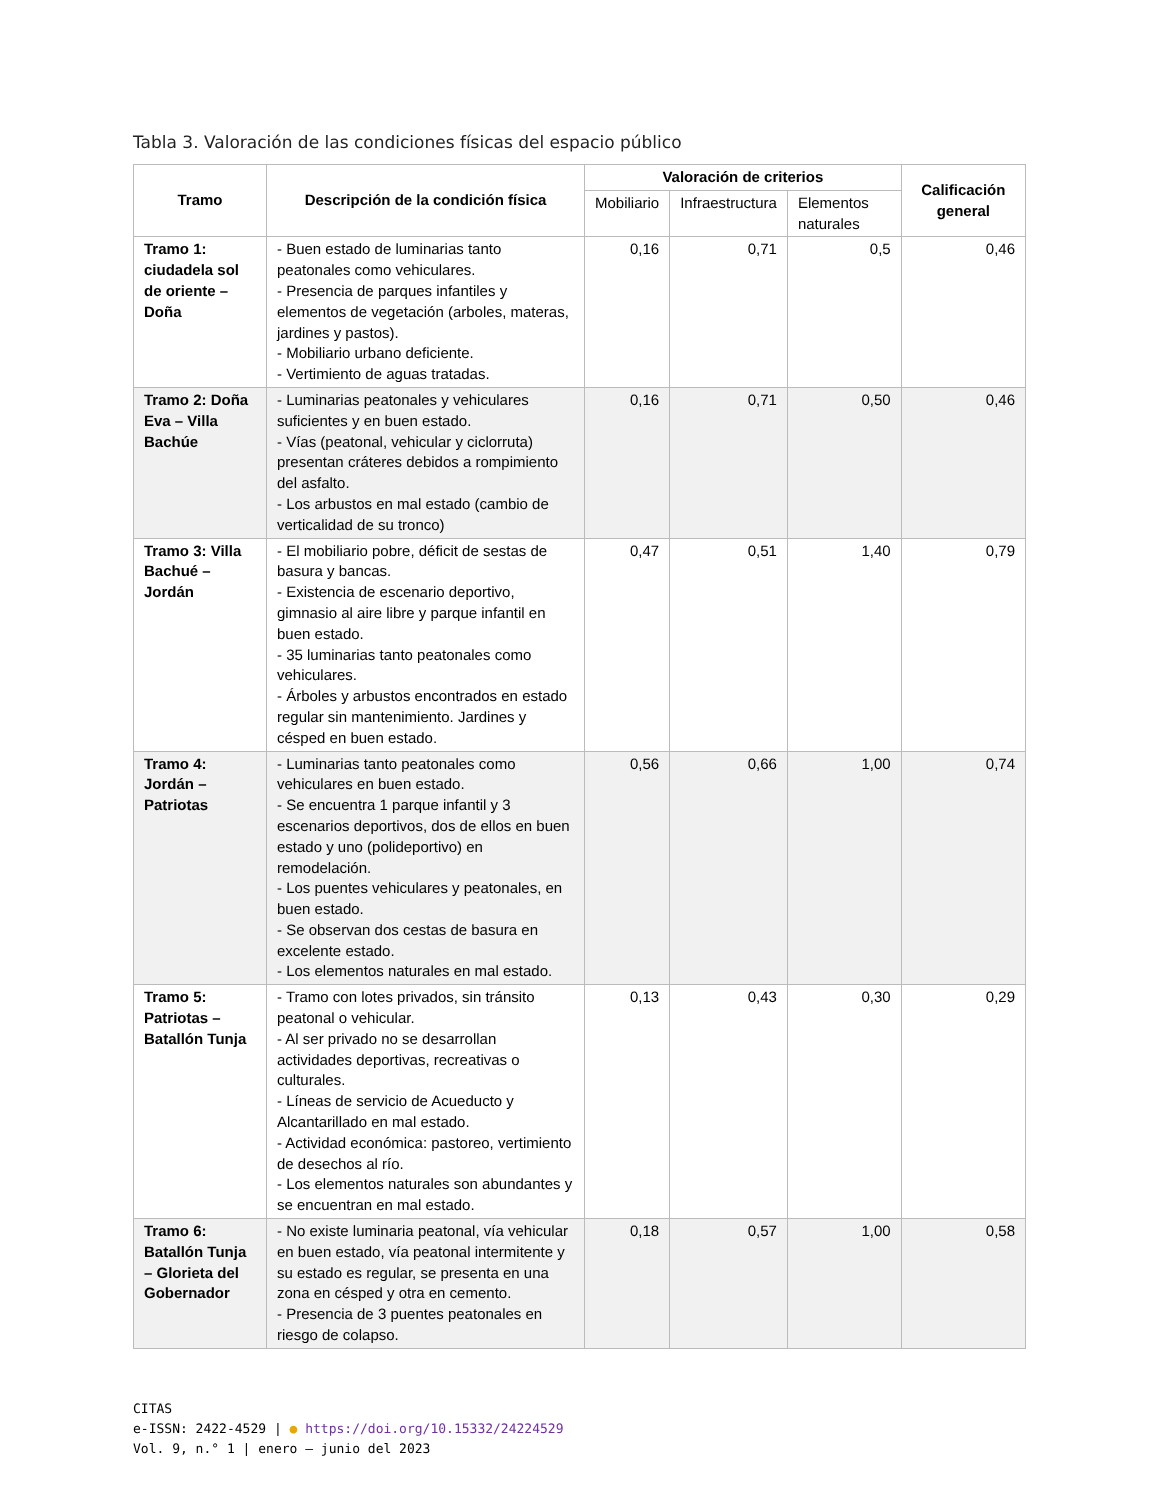Tabla 3. Valoración de las condiciones físicas del espacio público
| Tramo | Descripción de la condición física | Valoración de criterios | | | Calificación general |
| --- | --- | --- | --- | --- | --- |
| | | Mobiliario | Infraestructura | Elementos naturales | |
| Tramo 1: ciudadela sol de oriente – Doña | - Buen estado de luminarias tanto peatonales como vehiculares. - Presencia de parques infantiles y elementos de vegetación (arboles, materas, jardines y pastos). - Mobiliario urbano deficiente. - Vertimiento de aguas tratadas. | 0,16 | 0,71 | 0,5 | 0,46 |
| Tramo 2: Doña Eva – Villa Bachúe | - Luminarias peatonales y vehiculares suficientes y en buen estado. - Vías (peatonal, vehicular y ciclorruta) presentan cráteres debidos a rompimiento del asfalto. - Los arbustos en mal estado (cambio de verticalidad de su tronco) | 0,16 | 0,71 | 0,50 | 0,46 |
| Tramo 3: Villa Bachué – Jordán | - El mobiliario pobre, déficit de sestas de basura y bancas. - Existencia de escenario deportivo, gimnasio al aire libre y parque infantil en buen estado. - 35 luminarias tanto peatonales como vehiculares. - Árboles y arbustos encontrados en estado regular sin mantenimiento. Jardines y césped en buen estado. | 0,47 | 0,51 | 1,40 | 0,79 |
| Tramo 4: Jordán – Patriotas | - Luminarias tanto peatonales como vehiculares en buen estado. - Se encuentra 1 parque infantil y 3 escenarios deportivos, dos de ellos en buen estado y uno (polideportivo) en remodelación. - Los puentes vehiculares y peatonales, en buen estado. - Se observan dos cestas de basura en excelente estado. - Los elementos naturales en mal estado. | 0,56 | 0,66 | 1,00 | 0,74 |
| Tramo 5: Patriotas – Batallón Tunja | - Tramo con lotes privados, sin tránsito peatonal o vehicular. - Al ser privado no se desarrollan actividades deportivas, recreativas o culturales. - Líneas de servicio de Acueducto y Alcantarillado en mal estado. - Actividad económica: pastoreo, vertimiento de desechos al río. - Los elementos naturales son abundantes y se encuentran en mal estado. | 0,13 | 0,43 | 0,30 | 0,29 |
| Tramo 6: Batallón Tunja – Glorieta del Gobernador | - No existe luminaria peatonal, vía vehicular en buen estado, vía peatonal intermitente y su estado es regular, se presenta en una zona en césped y otra en cemento. - Presencia de 3 puentes peatonales en riesgo de colapso. | 0,18 | 0,57 | 1,00 | 0,58 |
CITAS
e-ISSN: 2422-4529 | ● https://doi.org/10.15332/24224529
Vol. 9, n.° 1 | enero – junio del 2023